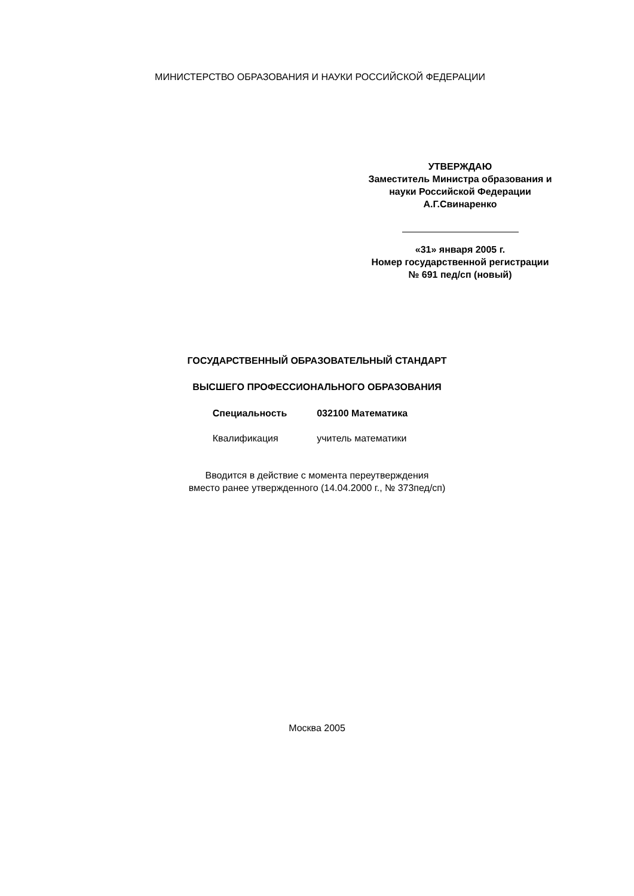МИНИСТЕРСТВО ОБРАЗОВАНИЯ И НАУКИ РОССИЙСКОЙ ФЕДЕРАЦИИ
УТВЕРЖДАЮ
Заместитель Министра образования и
науки Российской Федерации
А.Г.Свинаренко
«31» января 2005 г.
Номер государственной регистрации
№ 691 пед/сп (новый)
ГОСУДАРСТВЕННЫЙ ОБРАЗОВАТЕЛЬНЫЙ СТАНДАРТ
ВЫСШЕГО ПРОФЕССИОНАЛЬНОГО ОБРАЗОВАНИЯ
Специальность 032100 Математика
Квалификация учитель математики
Вводится в действие с момента переутверждения
вместо ранее утвержденного (14.04.2000 г., № 373пед/сп)
Москва 2005